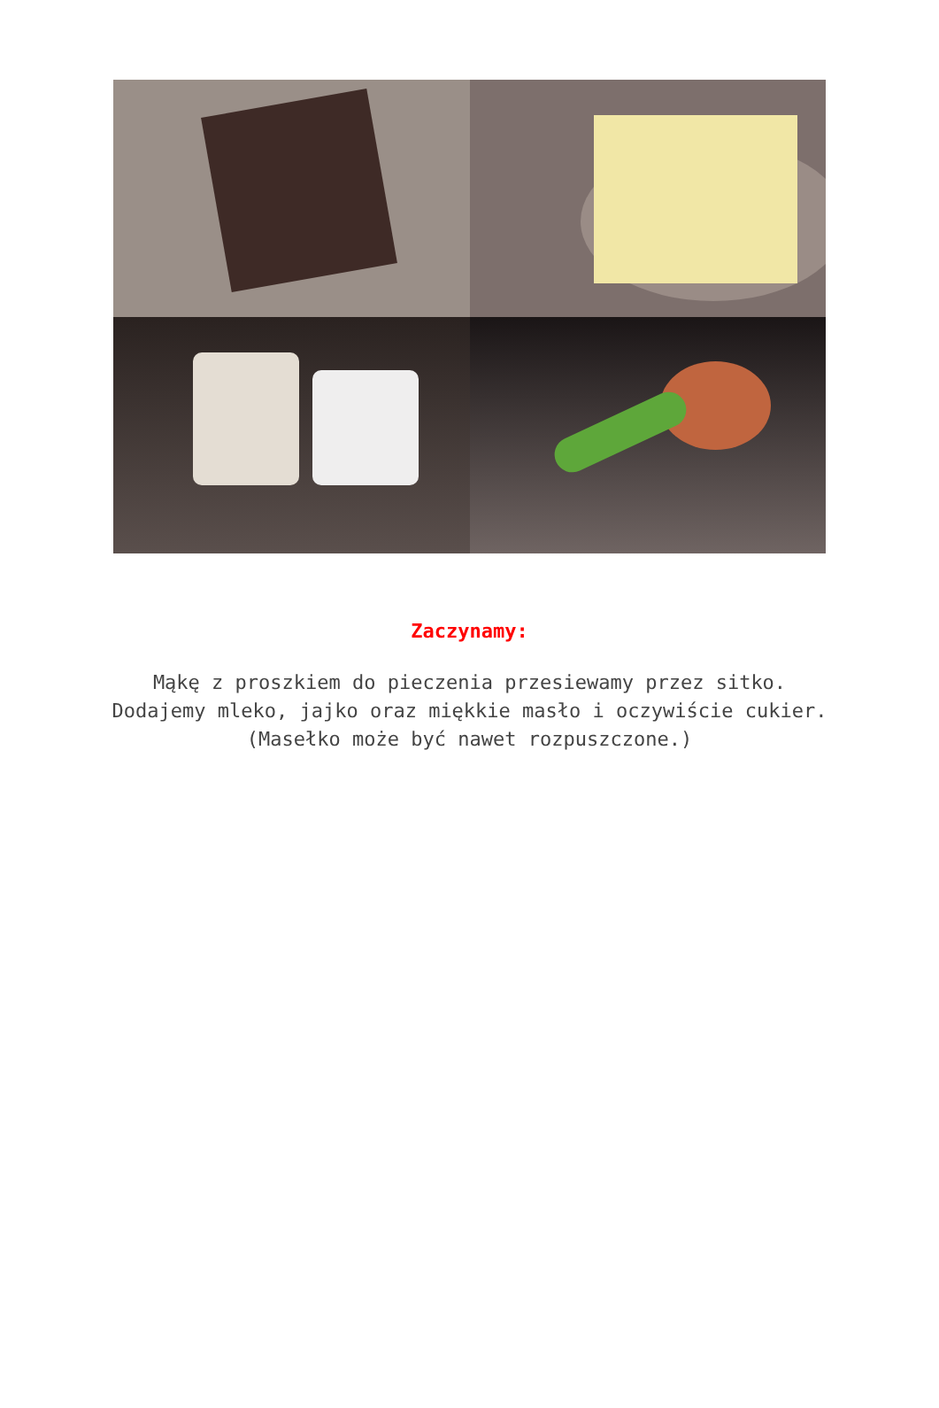Zaczynamy:
Mąkę z proszkiem do pieczenia przesiewamy przez sitko.
Dodajemy mleko, jajko oraz miękkie masło i oczywiście cukier.
(Masełko może być nawet rozpuszczone.)